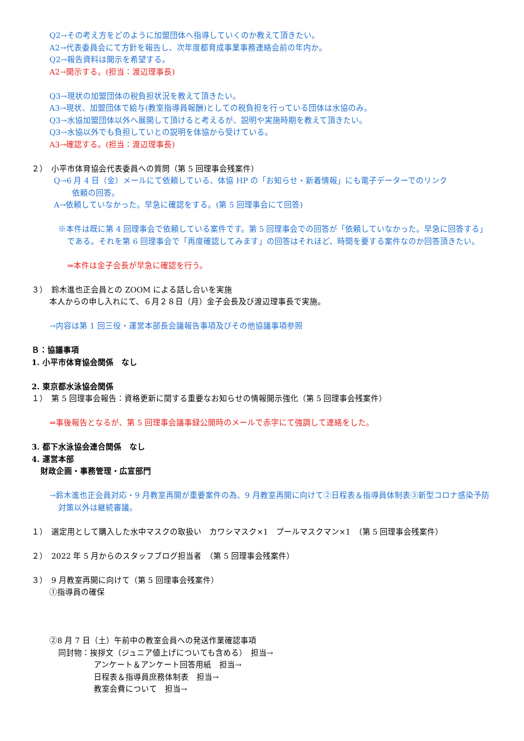Q2→その考え方をどのように加盟団体へ指導していくのか教えて頂きたい。
A2→代表委員会にて方針を報告し、次年度都育成事業事務連絡会前の年内か。
Q2→報告資料は開示を希望する。
A2→開示する。(担当：渡辺理事長)
Q3→現状の加盟団体の税負担状況を教えて頂きたい。
A3→現状、加盟団体で給与(教室指導員報酬)としての税負担を行っている団体は水協のみ。
Q3→水協加盟団体以外へ展開して頂けると考えるが、説明や実施時期を教えて頂きたい。
Q3→水協以外でも負担していとの説明を体協から受けている。
A3→確認する。(担当：渡辺理事長)
２）　小平市体育協会代表委員への質問（第 5 回理事会残案件）
Q→6 月 4 日（金）メールにて依頼している、体協 HP の「お知らせ・新着情報」にも電子データーでのリンク
依頼の回答。
A→依頼していなかった。早急に確認をする。(第 5 回理事会にて回答)
※本件は既に第 4 回理事会で依頼している案件です。第 5 回理事会での回答が「依頼していなかった。早急に回答する」である。それを第 6 回理事会で「再度確認してみます」の回答はそれほど、時間を要する案件なのか回答頂きたい。
⇒本件は金子会長が早急に確認を行う。
３）　鈴木進也正会員との ZOOM による話し合いを実施
本人からの申し入れにて、６月２８日（月）金子会長及び渡辺理事長で実施。
→内容は第 1 回三役・運営本部長会議報告事項及びその他協議事項参照
Ｂ：協議事項
1. 小平市体育協会関係　なし
2. 東京都水泳協会関係
１）　第 5 回理事会報告：資格更新に関する重要なお知らせの情報開示強化（第 5 回理事会残案件）
⇒事後報告となるが、第 5 回理事会議事録公開時のメールで赤字にて強調して連絡をした。
3. 都下水泳協会連合関係　なし
4. 運営本部
財政企画・事務管理・広宣部門
→鈴木進也正会員対応・9 月教室再開が重要案件の為、9 月教室再開に向けて②日程表＆指導員体制表③新型コロナ感染予防対策以外は継続審議。
１）　選定用として購入した水中マスクの取扱い　カワシマスク×1　プールマスクマン×1　（第 5 回理事会残案件）
２）　2022 年 5 月からのスタッフブログ担当者　（第 5 回理事会残案件）
３）　9 月教室再開に向けて（第 5 回理事会残案件）
①指導員の確保
②8 月 7 日（土）午前中の教室会員への発送作業確認事項
同封物：挨拶文（ジュニア値上げについても含める）　担当→
アンケート＆アンケート回答用紙　担当→
日程表＆指導員庶務体制表　担当→
教室会費について　担当→